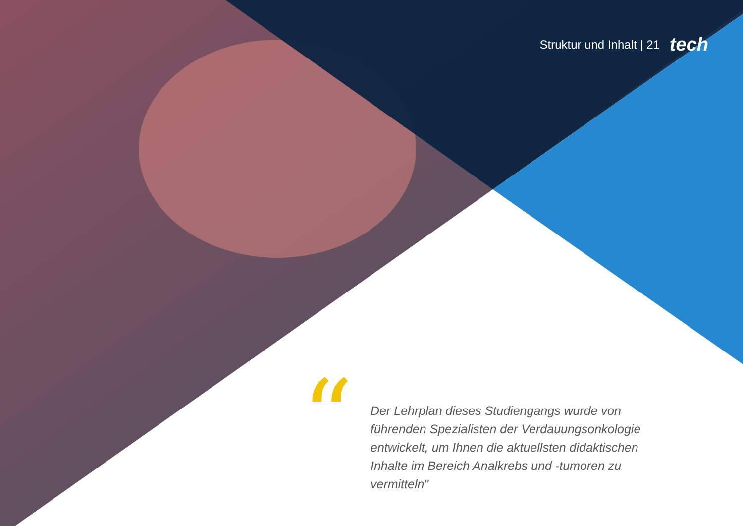Struktur und Inhalt | 21 tech
“
Der Lehrplan dieses Studiengangs wurde von führenden Spezialisten der Verdauungsonkologie entwickelt, um Ihnen die aktuellsten didaktischen Inhalte im Bereich Analkrebs und -tumoren zu vermitteln"